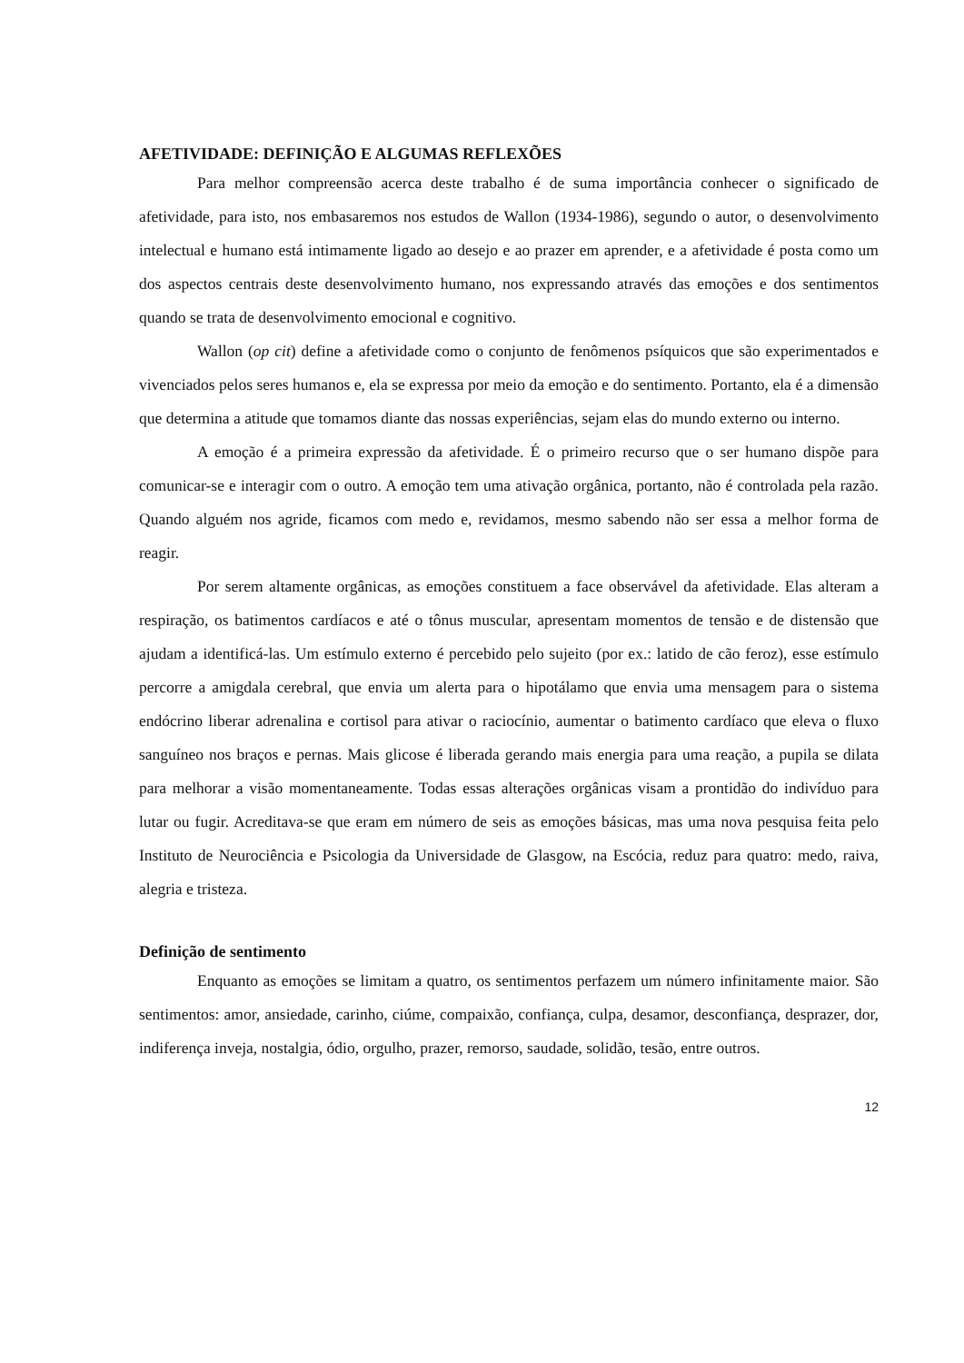AFETIVIDADE: DEFINIÇÃO E ALGUMAS REFLEXÕES
Para melhor compreensão acerca deste trabalho é de suma importância conhecer o significado de afetividade, para isto, nos embasaremos nos estudos de Wallon (1934-1986), segundo o autor, o desenvolvimento intelectual e humano está intimamente ligado ao desejo e ao prazer em aprender, e a afetividade é posta como um dos aspectos centrais deste desenvolvimento humano, nos expressando através das emoções e dos sentimentos quando se trata de desenvolvimento emocional e cognitivo.
Wallon (op cit) define a afetividade como o conjunto de fenômenos psíquicos que são experimentados e vivenciados pelos seres humanos e, ela se expressa por meio da emoção e do sentimento. Portanto, ela é a dimensão que determina a atitude que tomamos diante das nossas experiências, sejam elas do mundo externo ou interno.
A emoção é a primeira expressão da afetividade. É o primeiro recurso que o ser humano dispõe para comunicar-se e interagir com o outro. A emoção tem uma ativação orgânica, portanto, não é controlada pela razão. Quando alguém nos agride, ficamos com medo e, revidamos, mesmo sabendo não ser essa a melhor forma de reagir.
Por serem altamente orgânicas, as emoções constituem a face observável da afetividade. Elas alteram a respiração, os batimentos cardíacos e até o tônus muscular, apresentam momentos de tensão e de distensão que ajudam a identificá-las. Um estímulo externo é percebido pelo sujeito (por ex.: latido de cão feroz), esse estímulo percorre a amigdala cerebral, que envia um alerta para o hipotálamo que envia uma mensagem para o sistema endócrino liberar adrenalina e cortisol para ativar o raciocínio, aumentar o batimento cardíaco que eleva o fluxo sanguíneo nos braços e pernas. Mais glicose é liberada gerando mais energia para uma reação, a pupila se dilata para melhorar a visão momentaneamente. Todas essas alterações orgânicas visam a prontidão do indivíduo para lutar ou fugir. Acreditava-se que eram em número de seis as emoções básicas, mas uma nova pesquisa feita pelo Instituto de Neurociência e Psicologia da Universidade de Glasgow, na Escócia, reduz para quatro: medo, raiva, alegria e tristeza.
Definição de sentimento
Enquanto as emoções se limitam a quatro, os sentimentos perfazem um número infinitamente maior. São sentimentos: amor, ansiedade, carinho, ciúme, compaixão, confiança, culpa, desamor, desconfiança, desprazer, dor, indiferença inveja, nostalgia, ódio, orgulho, prazer, remorso, saudade, solidão, tesão, entre outros.
12